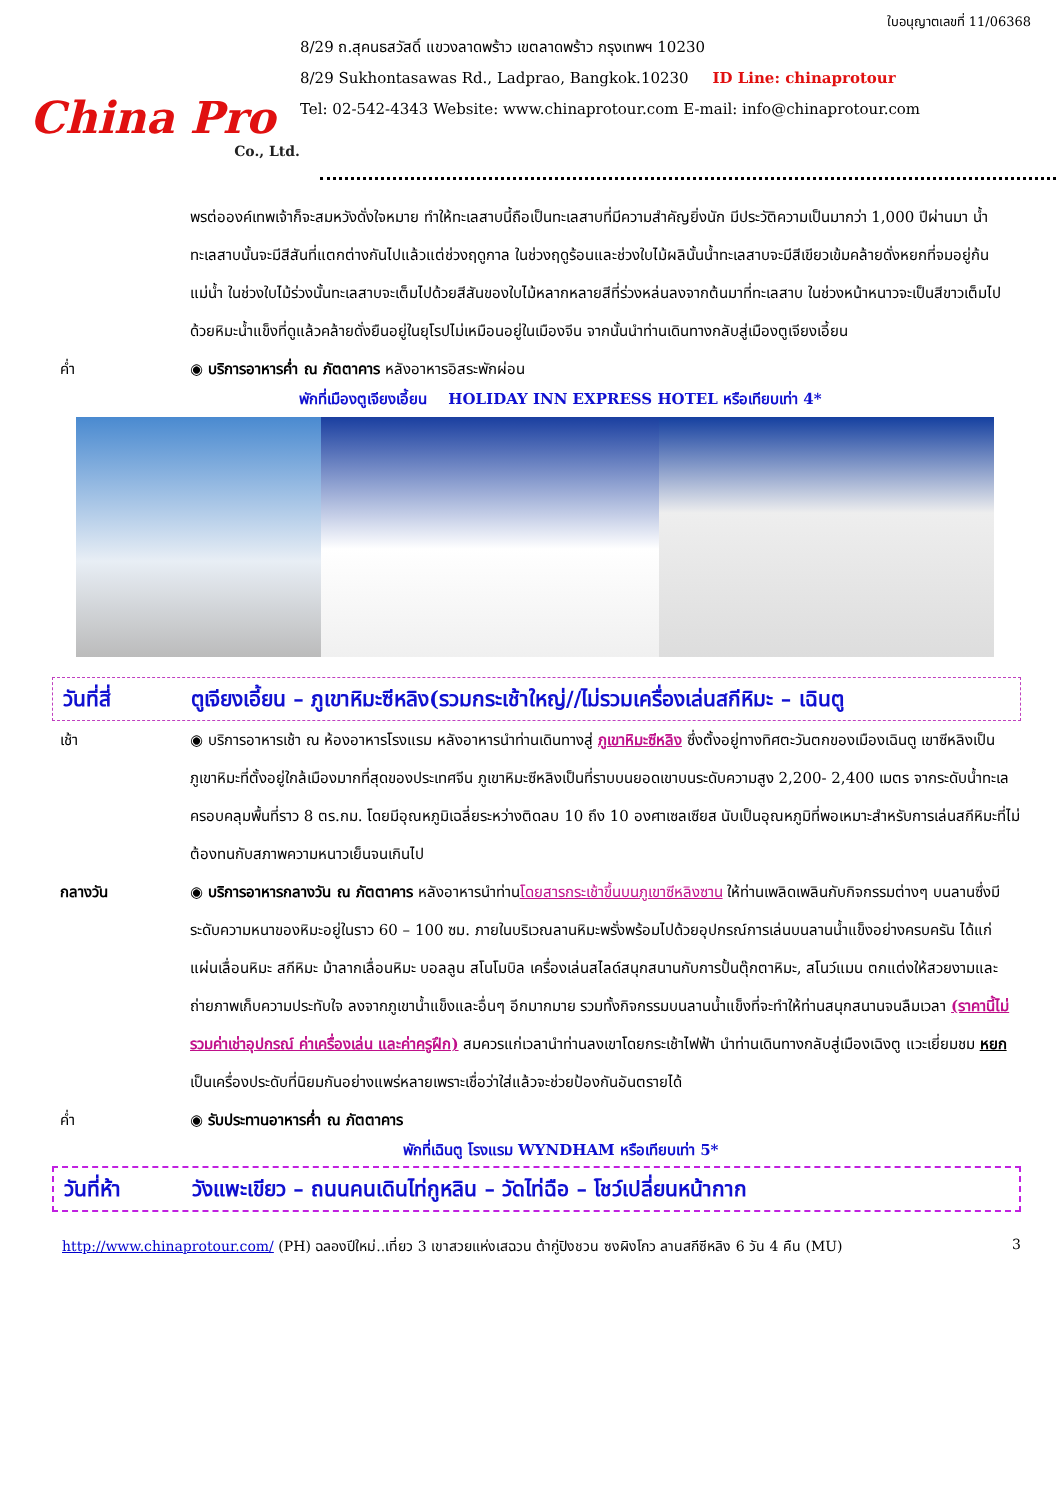China Pro
Co., Ltd.
ใบอนุญาตเลขที่ 11/06368
8/29 ถ.สุคนธสวัสดิ์ แขวงลาดพร้าว เขตลาดพร้าว กรุงเทพฯ 10230
8/29 Sukhontasawas Rd., Ladprao, Bangkok.10230 ID Line: chinaprotour
Tel: 02-542-4343 Website: www.chinaprotour.com E-mail: info@chinaprotour.com
พรต่อองค์เทพเจ้าก็จะสมหวังดั่งใจหมาย ทำให้ทะเลสาบนี้ถือเป็นทะเลสาบที่มีความสำคัญยิ่งนัก มีประวัติความเป็นมากว่า 1,000 ปีผ่านมา น้ำทะเลสาบนั้นจะมีสีสันที่แตกต่างกันไปแล้วแต่ช่วงฤดูกาล ในช่วงฤดูร้อนและช่วงใบไม้ผลินั้นน้ำทะเลสาบจะมีสีเขียวเข้มคล้ายดั่งหยกที่จมอยู่ก้นแม่น้ำ ในช่วงใบไม้ร่วงนั้นทะเลสาบจะเต็มไปด้วยสีสันของใบไม้หลากหลายสีที่ร่วงหล่นลงจากต้นมาที่ทะเลสาบ ในช่วงหน้าหนาวจะเป็นสีขาวเต็มไปด้วยหิมะน้ำแข็งที่ดูแล้วคล้ายดั่งยืนอยู่ในยุโรปไม่เหมือนอยู่ในเมืองจีน จากนั้นนำท่านเดินทางกลับสู่เมืองตูเจียงเอี้ยน
ค่ำ ◉ บริการอาหารค่ำ ณ ภัตตาคาร หลังอาหารอิสระพักผ่อน
พักที่เมืองตูเจียงเอี้ยน HOLIDAY INN EXPRESS HOTEL หรือเทียบเท่า 4*
วันที่สี่ ตูเจียงเอี้ยน – ภูเขาหิมะซีหลิง(รวมกระเช้าใหญ่//ไม่รวมเครื่องเล่นสกีหิมะ – เฉินตู
เช้า ◉ บริการอาหารเช้า ณ ห้องอาหารโรงแรม หลังอาหารนำท่านเดินทางสู่ ภูเขาหิมะซีหลิง ซึ่งตั้งอยู่ทางทิศตะวันตกของเมืองเฉินตู เขาซีหลิงเป็นภูเขาหิมะที่ตั้งอยู่ใกล้เมืองมากที่สุดของประเทศจีน ภูเขาหิมะซีหลิงเป็นที่ราบบนยอดเขาบนระดับความสูง 2,200- 2,400 เมตร จากระดับน้ำทะเลครอบคลุมพื้นที่ราว 8 ตร.กม. โดยมีอุณหภูมิเฉลี่ยระหว่างติดลบ 10 ถึง 10 องศาเซลเซียส นับเป็นอุณหภูมิที่พอเหมาะสำหรับการเล่นสกีหิมะที่ไม่ต้องทนกับสภาพความหนาวเย็นจนเกินไป
กลางวัน ◉ บริการอาหารกลางวัน ณ ภัตตาคาร หลังอาหารนำท่านโดยสารกระเช้าขึ้นบนภูเขาซีหลิงซาน ให้ท่านเพลิดเพลินกับกิจกรรมต่างๆ บนลานซึ่งมีระดับความหนาของหิมะอยู่ในราว 60 – 100 ซม. ภายในบริเวณลานหิมะพรั่งพร้อมไปด้วยอุปกรณ์การเล่นบนลานน้ำแข็งอย่างครบครัน ได้แก่ แผ่นเลื่อนหิมะ สกีหิมะ ม้าลากเลื่อนหิมะ บอลลูน สโนโมบิล เครื่องเล่นสไลด์สนุกสนานกับการปั้นตุ๊กตาหิมะ, สโนว์แมน ตกแต่งให้สวยงามและถ่ายภาพเก็บความประทับใจ ลงจากภูเขาน้ำแข็งและอื่นๆ อีกมากมาย รวมทั้งกิจกรรมบนลานน้ำแข็งที่จะทำให้ท่านสนุกสนานจนลืมเวลา (ราคานี้ไม่รวมค่าเช่าอุปกรณ์ ค่าเครื่องเล่น และค่าครูฝึก) สมควรแก่เวลานำท่านลงเขาโดยกระเช้าไฟฟ้า นำท่านเดินทางกลับสู่เมืองเฉิงตู แวะเยี่ยมชม หยก เป็นเครื่องประดับที่นิยมกันอย่างแพร่หลายเพราะเชื่อว่าใส่แล้วจะช่วยป้องกันอันตรายได้
ค่ำ ◉ รับประทานอาหารค่ำ ณ ภัตตาคาร
พักที่เฉินตู โรงแรม WYNDHAM หรือเทียบเท่า 5*
วันที่ห้า วังแพะเขียว – ถนนคนเดินไท่กูหลิน – วัดไท่ฉือ – โชว์เปลี่ยนหน้ากาก
http://www.chinaprotour.com/ (PH) ฉลองปีใหม่..เที่ยว 3 เขาสวยแห่งเสฉวน ต้ากู่ปิงชวน ซงผิงโกว ลานสกีซีหลิง 6 วัน 4 คืน (MU)
3